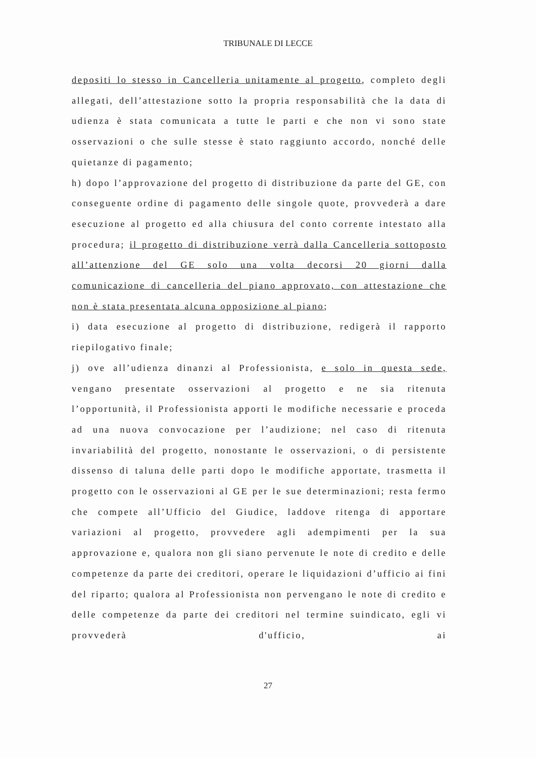TRIBUNALE DI LECCE
depositi lo stesso in Cancelleria unitamente al progetto, completo degli allegati, dell’attestazione sotto la propria responsabilità che la data di udienza è stata comunicata a tutte le parti e che non vi sono state osservazioni o che sulle stesse è stato raggiunto accordo, nonché delle quietanze di pagamento;
h) dopo l’approvazione del progetto di distribuzione da parte del GE, con conseguente ordine di pagamento delle singole quote, provvederà a dare esecuzione al progetto ed alla chiusura del conto corrente intestato alla procedura; il progetto di distribuzione verrà dalla Cancelleria sottoposto all’attenzione del GE solo una volta decorsi 20 giorni dalla comunicazione di cancelleria del piano approvato, con attestazione che non è stata presentata alcuna opposizione al piano;
i) data esecuzione al progetto di distribuzione, redigerà il rapporto riepilogativo finale;
j) ove all’udienza dinanzi al Professionista, e solo in questa sede, vengano presentate osservazioni al progetto e ne sia ritenuta l’opportunità, il Professionista apporti le modifiche necessarie e proceda ad una nuova convocazione per l’audizione; nel caso di ritenuta invariabilità del progetto, nonostante le osservazioni, o di persistente dissenso di taluna delle parti dopo le modifiche apportate, trasmetta il progetto con le osservazioni al GE per le sue determinazioni; resta fermo che compete all’Ufficio del Giudice, laddove ritenga di apportare variazioni al progetto, provvedere agli adempimenti per la sua approvazione e, qualora non gli siano pervenute le note di credito e delle competenze da parte dei creditori, operare le liquidazioni d’ufficio ai fini del riparto; qualora al Professionista non pervengano le note di credito e delle competenze da parte dei creditori nel termine suindicato, egli vi provvederà d'ufficio, ai
27